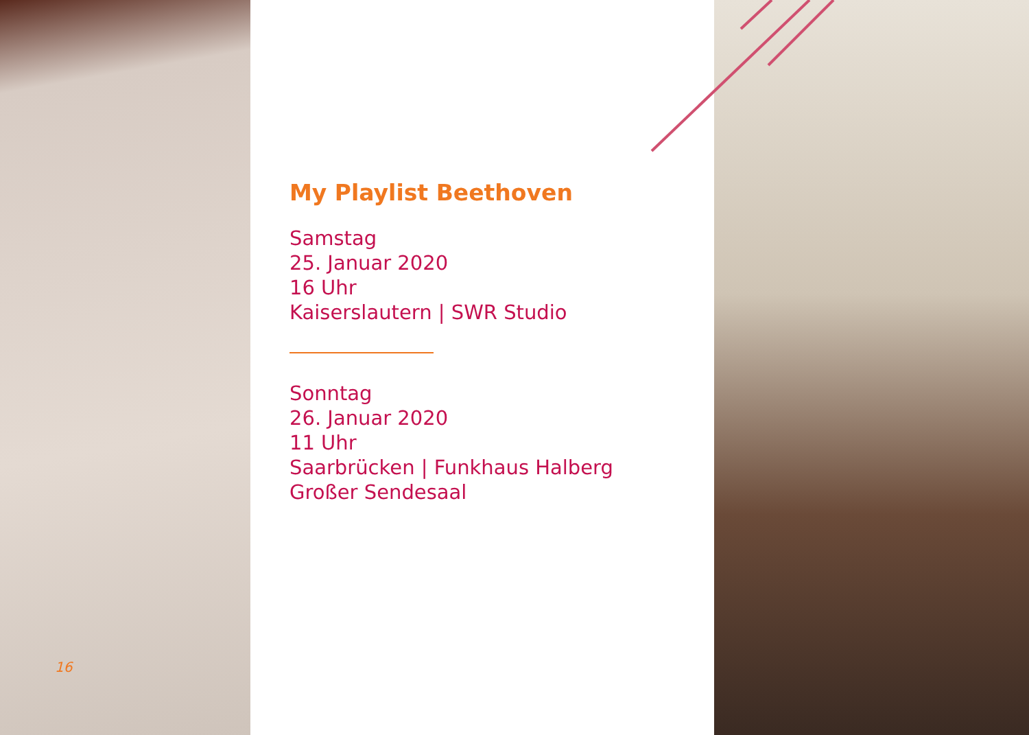16
My Playlist Beethoven
Samstag
25. Januar 2020
16 Uhr
Kaiserslautern | SWR Studio
Sonntag
26. Januar 2020
11 Uhr
Saarbrücken | Funkhaus Halberg
Großer Sendesaal